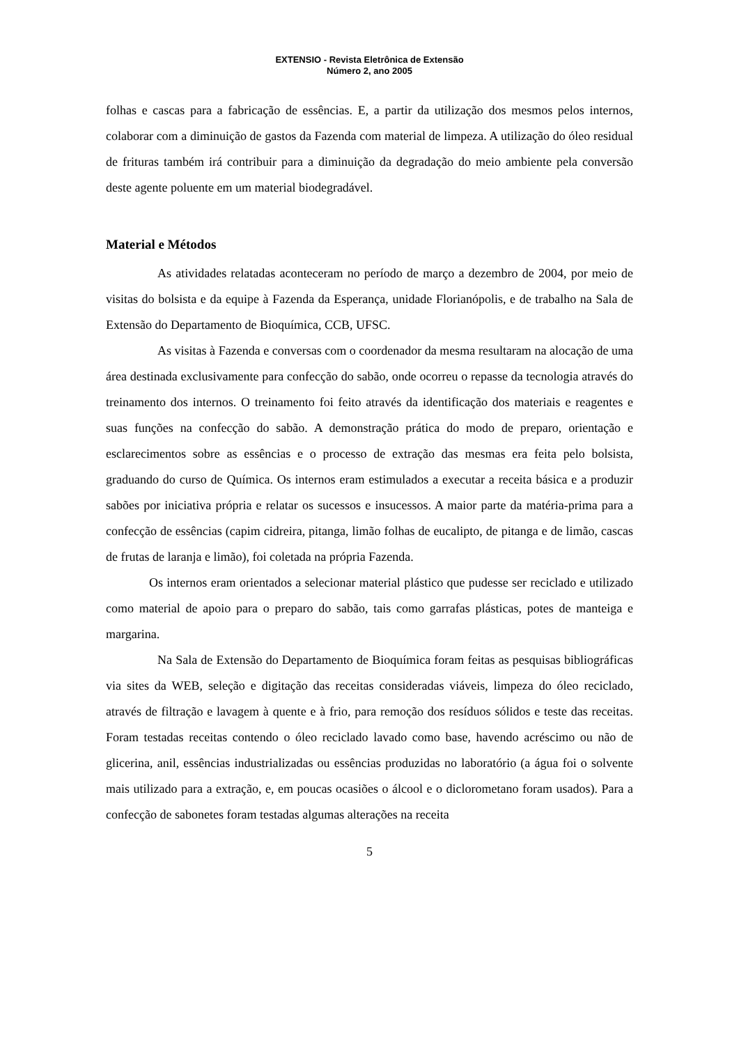EXTENSIO - Revista Eletrônica de Extensão
Número 2, ano 2005
folhas e cascas para a fabricação de essências. E, a partir da utilização dos mesmos pelos internos, colaborar com a diminuição de gastos da Fazenda com material de limpeza. A utilização do óleo residual de frituras também irá contribuir para a diminuição da degradação do meio ambiente pela conversão deste agente poluente em um material biodegradável.
Material e Métodos
As atividades relatadas aconteceram no período de março a dezembro de 2004, por meio de visitas do bolsista e da equipe à Fazenda da Esperança, unidade Florianópolis, e de trabalho na Sala de Extensão do Departamento de Bioquímica, CCB, UFSC.
As visitas à Fazenda e conversas com o coordenador da mesma resultaram na alocação de uma área destinada exclusivamente para confecção do sabão, onde ocorreu o repasse da tecnologia através do treinamento dos internos. O treinamento foi feito através da identificação dos materiais e reagentes e suas funções na confecção do sabão. A demonstração prática do modo de preparo, orientação e esclarecimentos sobre as essências e o processo de extração das mesmas era feita pelo bolsista, graduando do curso de Química. Os internos eram estimulados a executar a receita básica e a produzir sabões por iniciativa própria e relatar os sucessos e insucessos. A maior parte da matéria-prima para a confecção de essências (capim cidreira, pitanga, limão folhas de eucalipto, de pitanga e de limão, cascas de frutas de laranja e limão), foi coletada na própria Fazenda.
Os internos eram orientados a selecionar material plástico que pudesse ser reciclado e utilizado como material de apoio para o preparo do sabão, tais como garrafas plásticas, potes de manteiga e margarina.
Na Sala de Extensão do Departamento de Bioquímica foram feitas as pesquisas bibliográficas via sites da WEB, seleção e digitação das receitas consideradas viáveis, limpeza do óleo reciclado, através de filtração e lavagem à quente e à frio, para remoção dos resíduos sólidos e teste das receitas. Foram testadas receitas contendo o óleo reciclado lavado como base, havendo acréscimo ou não de glicerina, anil, essências industrializadas ou essências produzidas no laboratório (a água foi o solvente mais utilizado para a extração, e, em poucas ocasiões o álcool e o diclorometano foram usados). Para a confecção de sabonetes foram testadas algumas alterações na receita
5